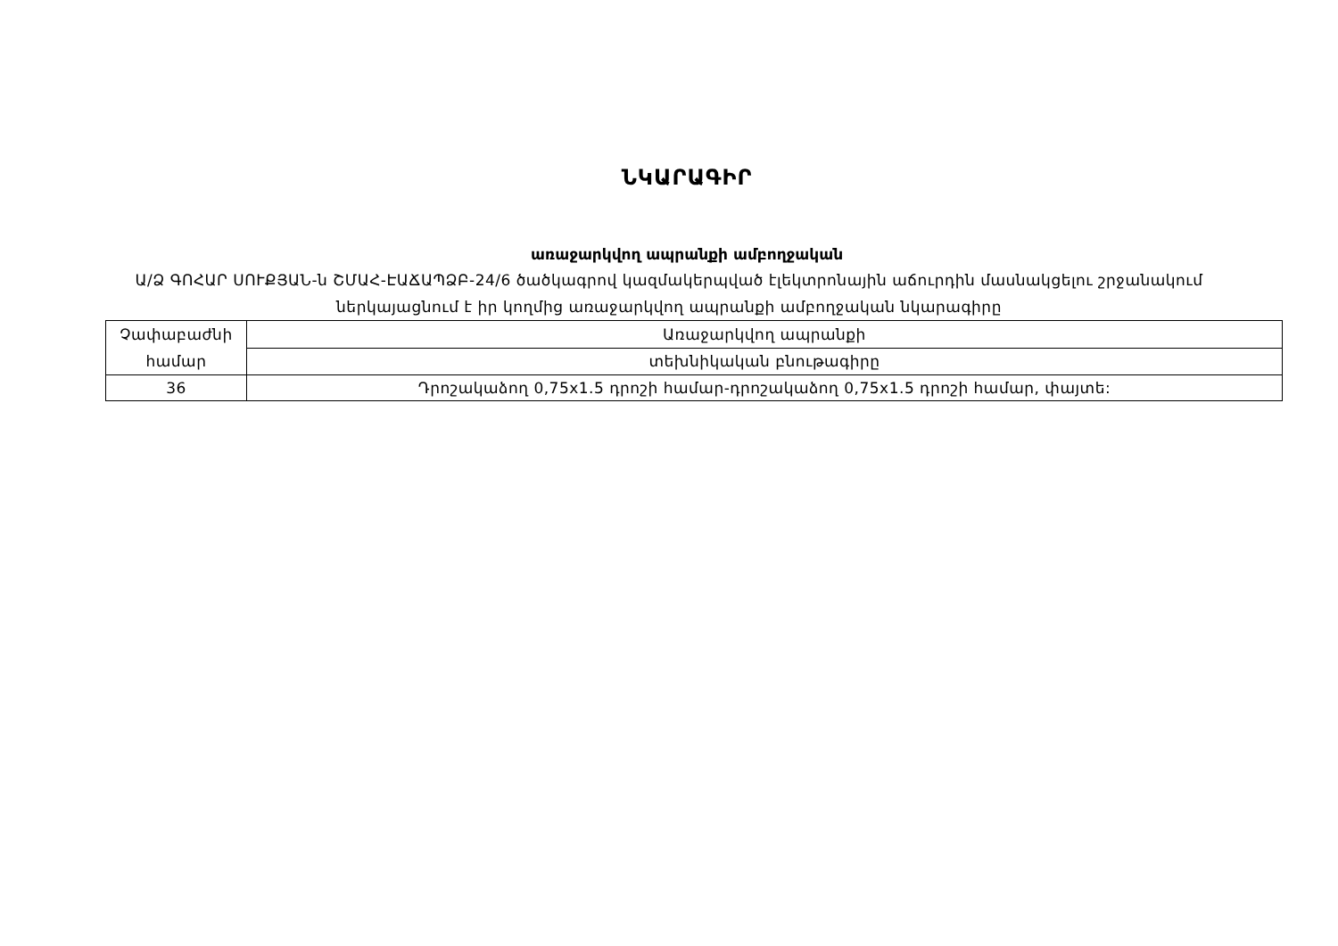ՆԿԱՐԱԳԻՐ
առաջարկվող ապրանքի ամբողջական
Ա/Ձ ԳՈՀԱՐ ՍՈՒՔՅԱՆ-ն ՇՄԱՀ-ԷԱՃԱՊՁԲ-24/6 ծածկագրով կազմակերպված էլեկտրոնային աճուրդին մասնակցելու շրջանակում ներկայացնում է իր կողմից առաջարկվող ապրանքի ամբողջական նկարագիրը
| Չափաբաժնի համար | Առաջարկվող ապրանքի |
| | տեխնիկական բնութագիրը |
| 36 | Դրոշակաձող 0,75x1.5 դրոշի համար-դրոշակաձող 0,75x1.5 դրոշի համար, փայտե: |